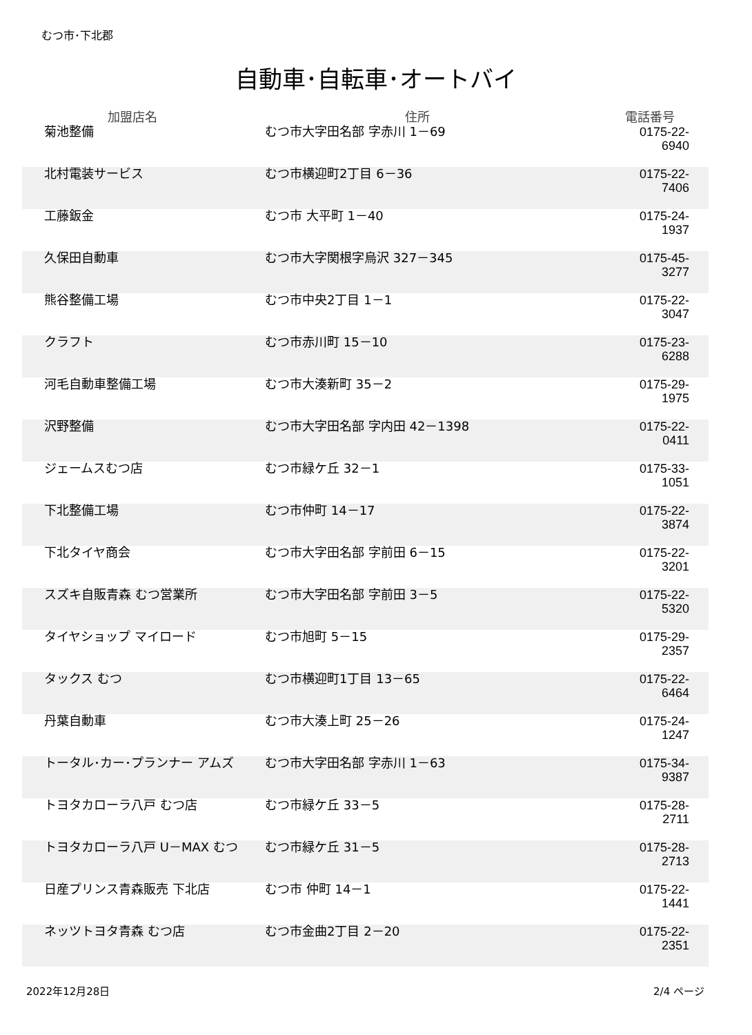むつ市･下北郡
自動車･自転車･オートバイ
| 加盟店名 | 住所 | 電話番号 |
| --- | --- | --- |
| 菊池整備 | むつ市大字田名部 字赤川 1－69 | 0175-22-6940 |
| 北村電装サービス | むつ市横迎町2丁目 6－36 | 0175-22-7406 |
| 工藤鈑金 | むつ市 大平町 1－40 | 0175-24-1937 |
| 久保田自動車 | むつ市大字関根字烏沢 327－345 | 0175-45-3277 |
| 熊谷整備工場 | むつ市中央2丁目 1－1 | 0175-22-3047 |
| クラフト | むつ市赤川町 15－10 | 0175-23-6288 |
| 河毛自動車整備工場 | むつ市大湊新町 35－2 | 0175-29-1975 |
| 沢野整備 | むつ市大字田名部 字内田 42－1398 | 0175-22-0411 |
| ジェームスむつ店 | むつ市緑ケ丘 32－1 | 0175-33-1051 |
| 下北整備工場 | むつ市仲町 14－17 | 0175-22-3874 |
| 下北タイヤ商会 | むつ市大字田名部 字前田 6－15 | 0175-22-3201 |
| スズキ自販青森 むつ営業所 | むつ市大字田名部 字前田 3－5 | 0175-22-5320 |
| タイヤショップ マイロード | むつ市旭町 5－15 | 0175-29-2357 |
| タックス むつ | むつ市横迎町1丁目 13－65 | 0175-22-6464 |
| 丹葉自動車 | むつ市大湊上町 25－26 | 0175-24-1247 |
| トータル･カー･プランナー アムズ | むつ市大字田名部 字赤川 1－63 | 0175-34-9387 |
| トヨタカローラ八戸 むつ店 | むつ市緑ケ丘 33－5 | 0175-28-2711 |
| トヨタカローラ八戸 U－MAX むつ | むつ市緑ケ丘 31－5 | 0175-28-2713 |
| 日産プリンス青森販売 下北店 | むつ市 仲町 14－1 | 0175-22-1441 |
| ネッツトヨタ青森 むつ店 | むつ市金曲2丁目 2－20 | 0175-22-2351 |
2022年12月28日 2/4 ページ